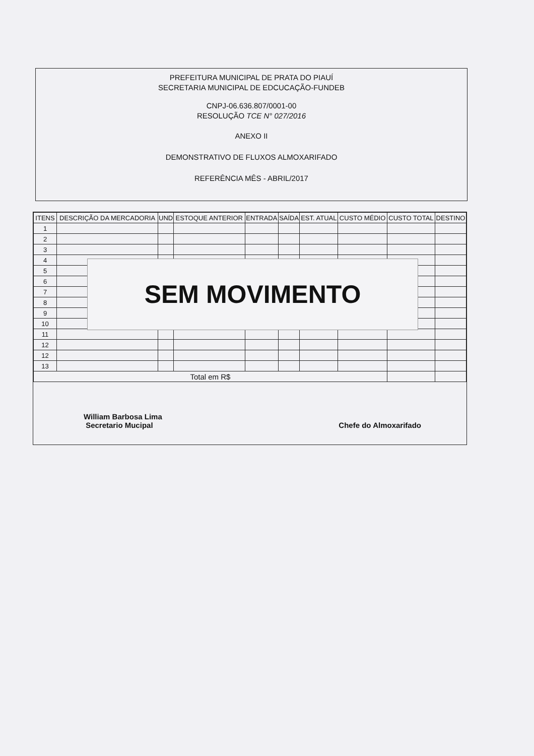PREFEITURA MUNICIPAL DE PRATA DO PIAUÍ
SECRETARIA MUNICIPAL DE EDCUCAÇÃO-FUNDEB
CNPJ-06.636.807/0001-00
RESOLUÇÃO TCE N° 027/2016
ANEXO II
DEMONSTRATIVO DE FLUXOS ALMOXARIFADO
REFERÊNCIA MÊS - ABRIL/2017
| ITENS | DESCRIÇÃO DA MERCADORIA | UND | ESTOQUE ANTERIOR | ENTRADA | SAÍDA | EST. ATUAL | CUSTO MÉDIO | CUSTO TOTAL | DESTINO |
| --- | --- | --- | --- | --- | --- | --- | --- | --- | --- |
| 1 | | | | | | | | | |
| 2 | | | | | | | | | |
| 3 | | | | | | | | | |
| 4 | | | | | | | | | |
| 5 | | | | | | | | | |
| 6 | | | | | | | | | |
| 7 | | | | | | | | | |
| 8 | | | | | | | | | |
| 9 | | | | | | | | | |
| 10 | | | | | | | | | |
| 11 | | | | | | | | | |
| 12 | | | | | | | | | |
| 12 | | | | | | | | | |
| 13 | | | | | | | | | |
| Total em R$ | | | | | | | | | |
William Barbosa Lima
Secretario Mucipal
Chefe do Almoxarifado
SEM MOVIMENTO